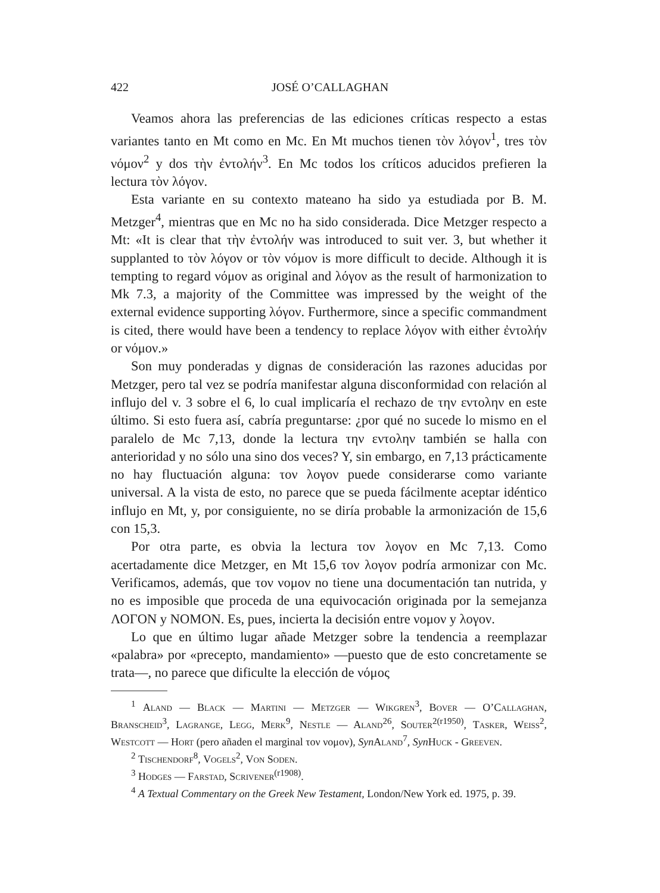422 JOSÉ O’CALLAGHAN
Veamos ahora las preferencias de las ediciones críticas respecto a estas variantes tanto en Mt como en Mc. En Mt muchos tienen τὸν λόγον<sup>1</sup>, tres τὸν νόμον<sup>2</sup> y dos τὴν ἐντολήν<sup>3</sup>. En Mc todos los críticos aducidos prefieren la lectura τὸν λόγον.
Esta variante en su contexto mateano ha sido ya estudiada por B. M. Metzger<sup>4</sup>, mientras que en Mc no ha sido considerada. Dice Metzger respecto a Mt: «It is clear that τὴν ἐντολήν was introduced to suit ver. 3, but whether it supplanted to τὸν λόγον or τὸν νόμον is more difficult to decide. Although it is tempting to regard νόμον as original and λόγον as the result of harmonization to Mk 7.3, a majority of the Committee was impressed by the weight of the external evidence supporting λόγον. Furthermore, since a specific commandment is cited, there would have been a tendency to replace λόγον with either ἐντολήν or νόμον.»
Son muy ponderadas y dignas de consideración las razones aducidas por Metzger, pero tal vez se podría manifestar alguna disconformidad con relación al influjo del v. 3 sobre el 6, lo cual implicaría el rechazo de την εντολην en este último. Si esto fuera así, cabría preguntarse: ¿por qué no sucede lo mismo en el paralelo de Mc 7,13, donde la lectura την εντολην también se halla con anterioridad y no sólo una sino dos veces? Y, sin embargo, en 7,13 prácticamente no hay fluctuación alguna: τον λογον puede considerarse como variante universal. A la vista de esto, no parece que se pueda fácilmente aceptar idéntico influjo en Mt, y, por consiguiente, no se diría probable la armonización de 15,6 con 15,3.
Por otra parte, es obvia la lectura τον λογον en Mc 7,13. Como acertadamente dice Metzger, en Mt 15,6 τον λογον podría armonizar con Mc. Verificamos, además, que τον νομον no tiene una documentación tan nutrida, y no es imposible que proceda de una equivocación originada por la semejanza ΛΟΓΟΝ y ΝΟΜΟΝ. Es, pues, incierta la decisión entre νομον y λογον.
Lo que en último lugar añade Metzger sobre la tendencia a reemplazar «palabra» por «precepto, mandamiento» —puesto que de esto concretamente se trata—, no parece que dificulte la elección de νόμος
<sup>1</sup> Aland — Black — Martini — Metzger — Wikgren<sup>3</sup>, Bover — O’Callaghan, Branscheid<sup>3</sup>, Lagrange, Legg, Merk<sup>9</sup>, Nestle — Aland<sup>26</sup>, Souter<sup>2(r1950)</sup>, Tasker, Weiss<sup>2</sup>, Westcott — Hort (pero añaden el marginal τον νομον), Syn Aland<sup>7</sup>, Syn Huck - Greeven.
<sup>2</sup> Tischendorf<sup>8</sup>, Vogels<sup>2</sup>, Von Soden.
<sup>3</sup> Hodges — Farstad, Scrivener<sup>(r1908)</sup>.
<sup>4</sup> A Textual Commentary on the Greek New Testament, London/New York ed. 1975, p. 39.